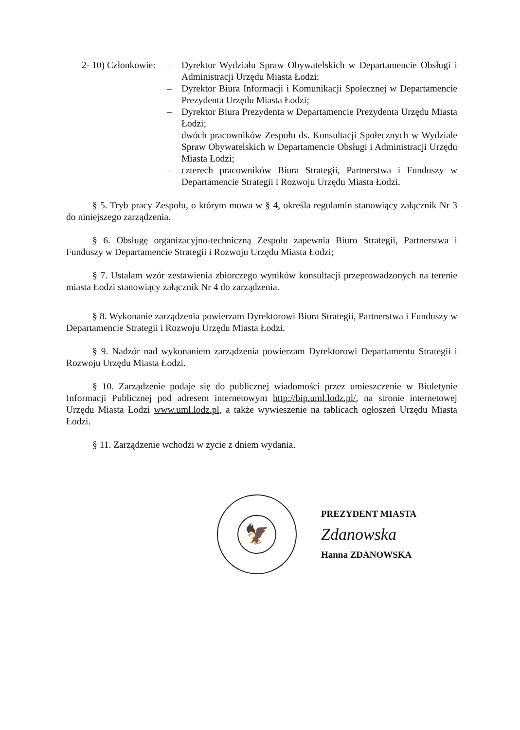2- 10) Członkowie: – Dyrektor Wydziału Spraw Obywatelskich w Departamencie Obsługi i Administracji Urzędu Miasta Łodzi;
– Dyrektor Biura Informacji i Komunikacji Społecznej w Departamencie Prezydenta Urzędu Miasta Łodzi;
– Dyrektor Biura Prezydenta w Departamencie Prezydenta Urzędu Miasta Łodzi;
– dwóch pracowników Zespołu ds. Konsultacji Społecznych w Wydziale Spraw Obywatelskich w Departamencie Obsługi i Administracji Urzędu Miasta Łodzi;
– czterech pracowników Biura Strategii, Partnerstwa i Funduszy w Departamencie Strategii i Rozwoju Urzędu Miasta Łodzi.
§ 5. Tryb pracy Zespołu, o którym mowa w § 4, określa regulamin stanowiący załącznik Nr 3 do niniejszego zarządzenia.
§ 6. Obsługę organizacyjno-techniczną Zespołu zapewnia Biuro Strategii, Partnerstwa i Funduszy w Departamencie Strategii i Rozwoju Urzędu Miasta Łodzi;
§ 7. Ustalam wzór zestawienia zbiorczego wyników konsultacji przeprowadzonych na terenie miasta Łodzi stanowiący załącznik Nr 4 do zarządzenia.
§ 8. Wykonanie zarządzenia powierzam Dyrektorowi Biura Strategii, Partnerstwa i Funduszy w Departamencie Strategii i Rozwoju Urzędu Miasta Łodzi.
§ 9. Nadzór nad wykonaniem zarządzenia powierzam Dyrektorowi Departamentu Strategii i Rozwoju Urzędu Miasta Łodzi.
§ 10. Zarządzenie podaje się do publicznej wiadomości przez umieszczenie w Biuletynie Informacji Publicznej pod adresem internetowym http://bip.uml.lodz.pl/, na stronie internetowej Urzędu Miasta Łodzi www.uml.lodz.pl, a także wywieszenie na tablicach ogłoszeń Urzędu Miasta Łodzi.
§ 11. Zarządzenie wchodzi w życie z dniem wydania.
🦅
PREZYDENT MIASTA
Zdanowska
Hanna ZDANOWSKA